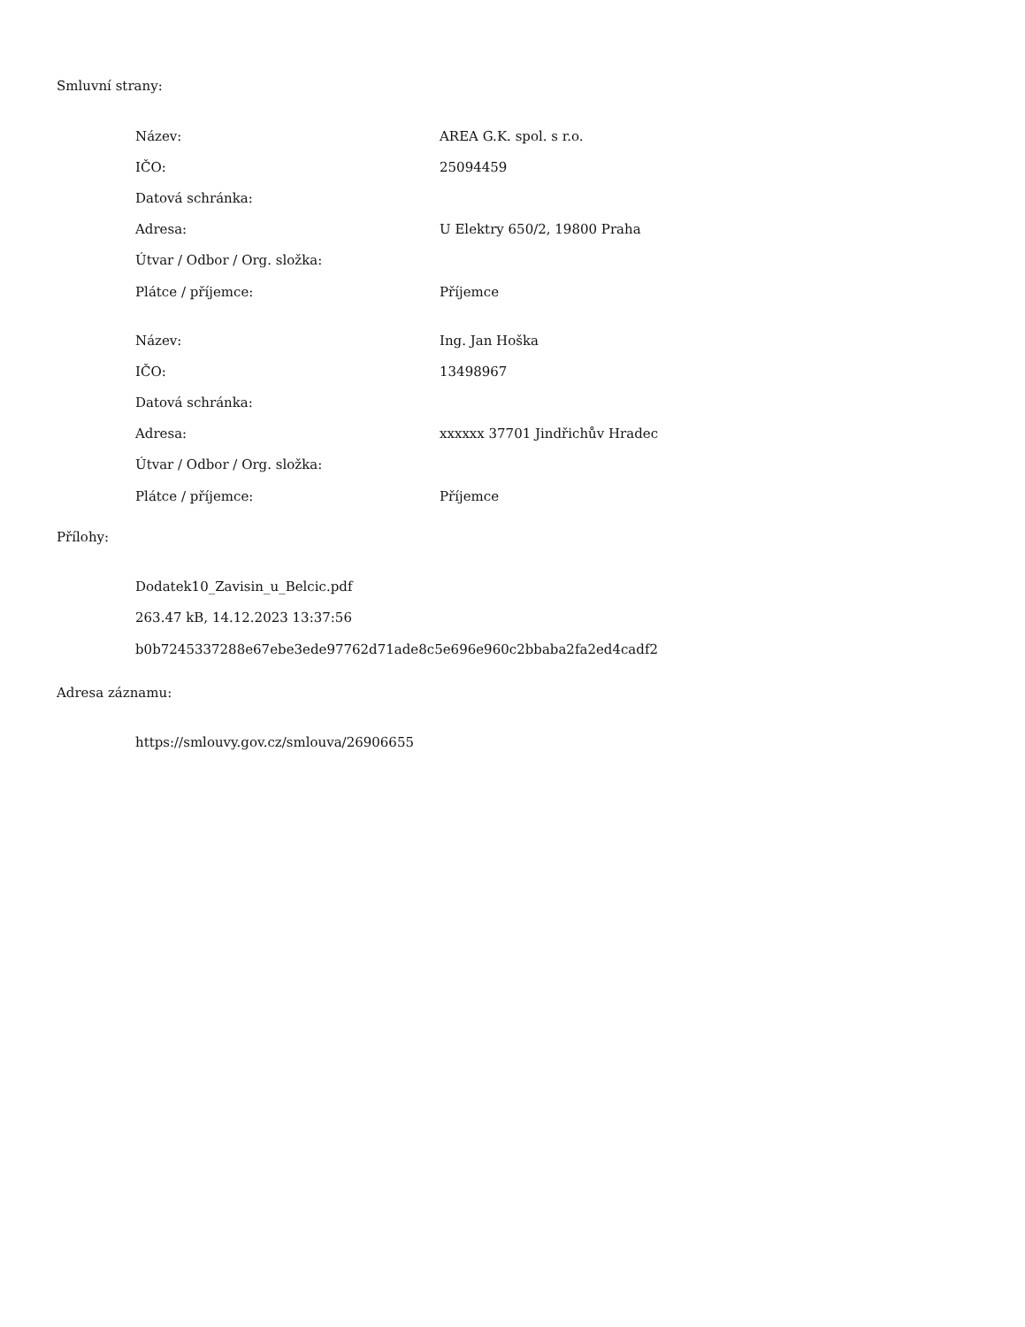Smluvní strany:
| Název: | AREA G.K. spol. s r.o. |
| IČO: | 25094459 |
| Datová schránka: | |
| Adresa: | U Elektry 650/2, 19800 Praha |
| Útvar / Odbor / Org. složka: | |
| Plátce / příjemce: | Příjemce |
| Název: | Ing. Jan Hoška |
| IČO: | 13498967 |
| Datová schránka: | |
| Adresa: | xxxxxx 37701 Jindřichův Hradec |
| Útvar / Odbor / Org. složka: | |
| Plátce / příjemce: | Příjemce |
Přílohy:
Dodatek10_Zavisin_u_Belcic.pdf
263.47 kB, 14.12.2023 13:37:56
b0b7245337288e67ebe3ede97762d71ade8c5e696e960c2bbaba2fa2ed4cadf2
Adresa záznamu:
https://smlouvy.gov.cz/smlouva/26906655